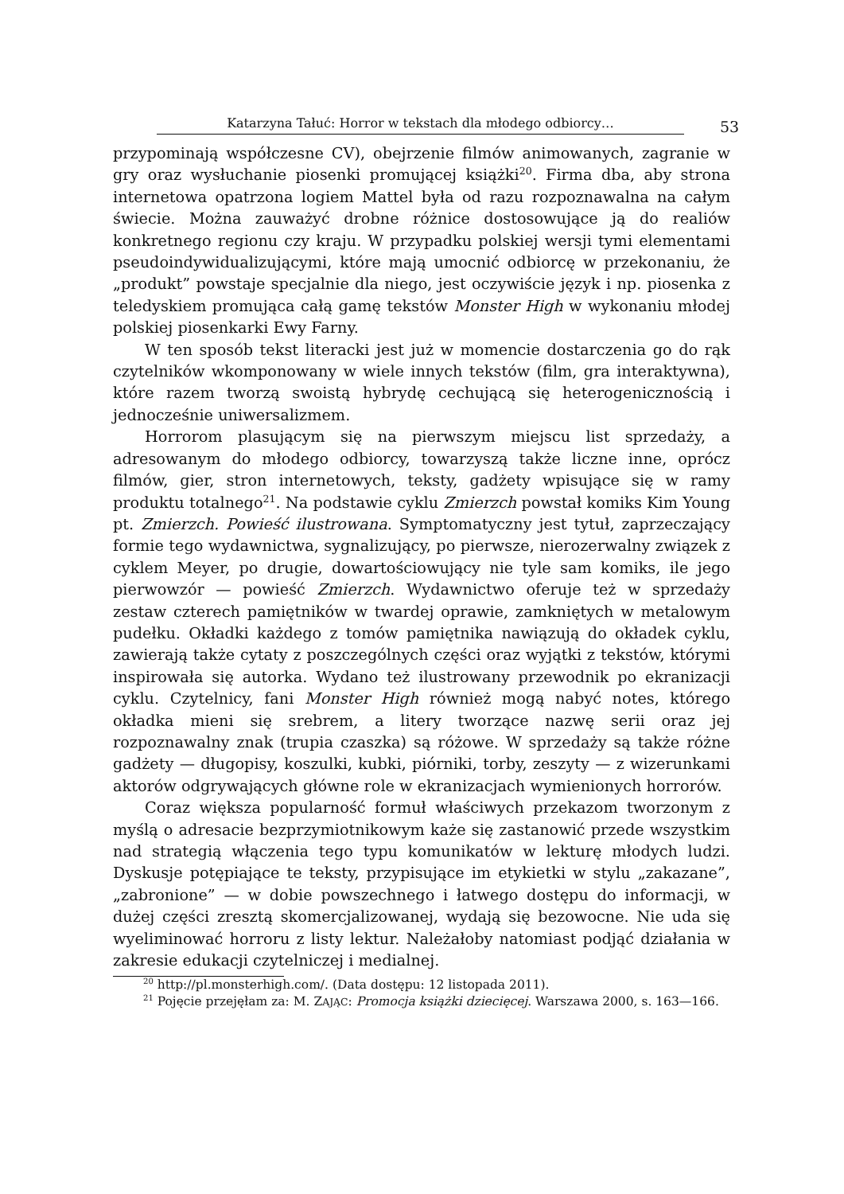Katarzyna Tałuć: Horror w tekstach dla młodego odbiorcy…
53
przypominają współczesne CV), obejrzenie filmów animowanych, zagranie w gry oraz wysłuchanie piosenki promującej książki<sup>20</sup>. Firma dba, aby strona internetowa opatrzona logiem Mattel była od razu rozpoznawalna na całym świecie. Można zauważyć drobne różnice dostosowujące ją do realiów konkretnego regionu czy kraju. W przypadku polskiej wersji tymi elementami pseudoindywidualizującymi, które mają umocnić odbiorcę w przekonaniu, że „produkt” powstaje specjalnie dla niego, jest oczywiście język i np. piosenka z teledyskiem promująca całą gamę tekstów Monster High w wykonaniu młodej polskiej piosenkarki Ewy Farny.
W ten sposób tekst literacki jest już w momencie dostarczenia go do rąk czytelników wkomponowany w wiele innych tekstów (film, gra interaktywna), które razem tworzą swoistą hybrydę cechującą się heterogenicznością i jednocześnie uniwersalizmem.
Horrorom plasującym się na pierwszym miejscu list sprzedaży, a adresowanym do młodego odbiorcy, towarzyszą także liczne inne, oprócz filmów, gier, stron internetowych, teksty, gadżety wpisujące się w ramy produktu totalnego<sup>21</sup>. Na podstawie cyklu Zmierzch powstał komiks Kim Young pt. Zmierzch. Powieść ilustrowana. Symptomatyczny jest tytuł, zaprzeczający formie tego wydawnictwa, sygnalizujący, po pierwsze, nierozerwalny związek z cyklem Meyer, po drugie, dowartościowujący nie tyle sam komiks, ile jego pierwowzór — powieść Zmierzch. Wydawnictwo oferuje też w sprzedaży zestaw czterech pamiętników w twardej oprawie, zamkniętych w metalowym pudełku. Okładki każdego z tomów pamiętnika nawiązują do okładek cyklu, zawierają także cytaty z poszczególnych części oraz wyjątki z tekstów, którymi inspirowała się autorka. Wydano też ilustrowany przewodnik po ekranizacji cyklu. Czytelnicy, fani Monster High również mogą nabyć notes, którego okładka mieni się srebrem, a litery tworzące nazwę serii oraz jej rozpoznawalny znak (trupia czaszka) są różowe. W sprzedaży są także różne gadżety — długopisy, koszulki, kubki, piórniki, torby, zeszyty — z wizerunkami aktorów odgrywających główne role w ekranizacjach wymienionych horrorów.
Coraz większa popularność formuł właściwych przekazom tworzonym z myślą o adresacie bezprzymiotnikowym każe się zastanowić przede wszystkim nad strategią włączenia tego typu komunikatów w lekturę młodych ludzi. Dyskusje potępiające te teksty, przypisujące im etykietki w stylu „zakazane”, „zabronione” — w dobie powszechnego i łatwego dostępu do informacji, w dużej części zresztą skomercjalizowanej, wydają się bezowocne. Nie uda się wyeliminować horroru z listy lektur. Należałoby natomiast podjąć działania w zakresie edukacji czytelniczej i medialnej.
<sup>20</sup> http://pl.monsterhigh.com/. (Data dostępu: 12 listopada 2011).
<sup>21</sup> Pojęcie przejęłam za: M. ZAJĄC: Promocja książki dziecięcej. Warszawa 2000, s. 163—166.